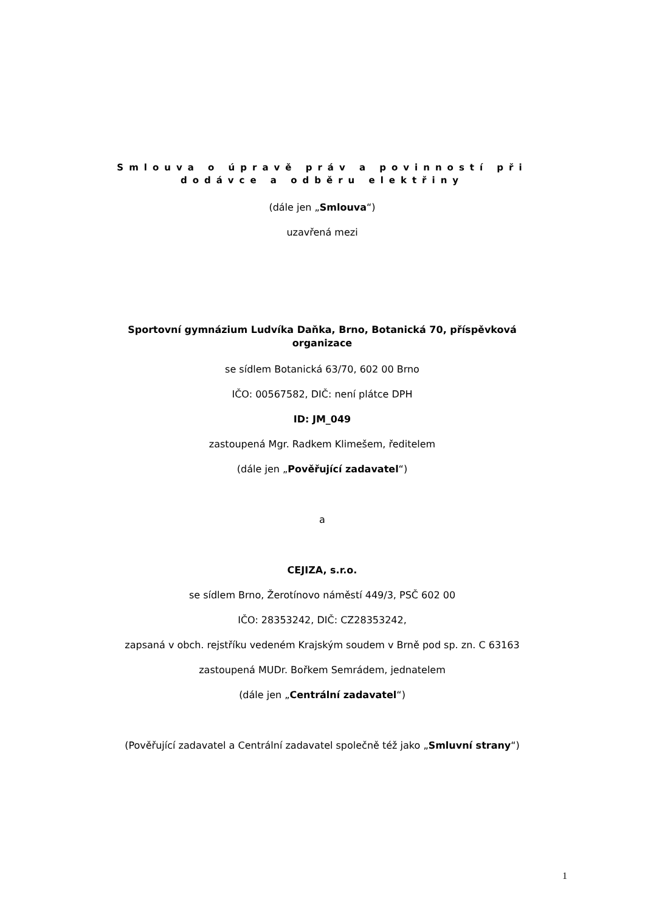Smlouva o úpravě práv a povinností při dodávce a odběru elektřiny
(dále jen „Smlouva“)
uzavřená mezi
Sportovní gymnázium Ludvíka Daňka, Brno, Botanická 70, příspěvková organizace
se sídlem Botanická 63/70, 602 00 Brno
IČO: 00567582, DIČ: není plátce DPH
ID: JM_049
zastoupená Mgr. Radkem Klimešem, ředitelem
(dále jen „Pověřující zadavatel“)
a
CEJIZA, s.r.o.
se sídlem Brno, Žerotínovo náměstí 449/3, PSČ 602 00
IČO: 28353242, DIČ: CZ28353242,
zapsaná v obch. rejstříku vedeném Krajským soudem v Brně pod sp. zn. C 63163
zastoupená MUDr. Bořkem Semrádem, jednatelem
(dále jen „Centrální zadavatel“)
(Pověřující zadavatel a Centrální zadavatel společně též jako „Smluvní strany“)
1